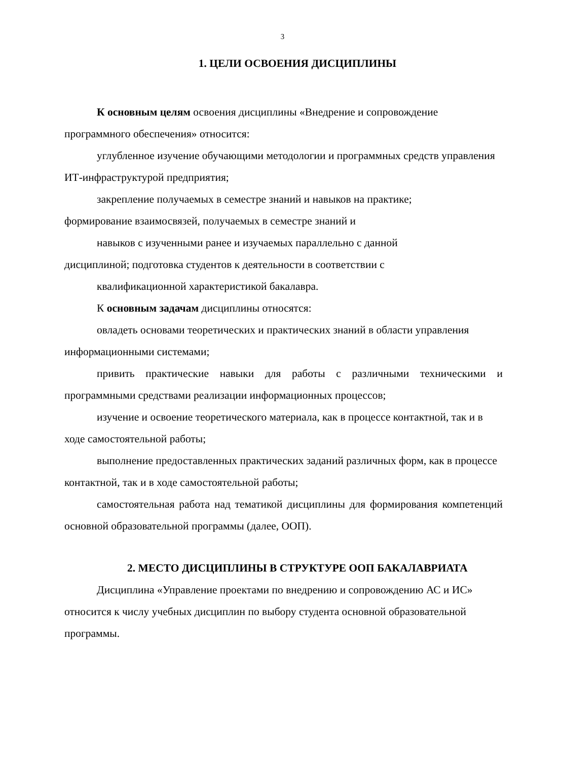3
1. ЦЕЛИ ОСВОЕНИЯ ДИСЦИПЛИНЫ
К основным целям освоения дисциплины «Внедрение и сопровождение программного обеспечения» относится:
углубленное изучение обучающими методологии и программных средств управления ИТ-инфраструктурой предприятия;
закрепление получаемых в семестре знаний и навыков на практике;
формирование взаимосвязей, получаемых в семестре знаний и
навыков с изученными ранее и изучаемых параллельно с данной
дисциплиной; подготовка студентов к деятельности в соответствии с
квалификационной характеристикой бакалавра.
К основным задачам дисциплины относятся:
овладеть основами теоретических и практических знаний в области управления информационными системами;
привить практические навыки для работы с различными техническими и программными средствами реализации информационных процессов;
изучение и освоение теоретического материала, как в процессе контактной, так и в ходе самостоятельной работы;
выполнение предоставленных практических заданий различных форм, как в процессе контактной, так и в ходе самостоятельной работы;
самостоятельная работа над тематикой дисциплины для формирования компетенций основной образовательной программы (далее, ООП).
2. МЕСТО ДИСЦИПЛИНЫ В СТРУКТУРЕ ООП БАКАЛАВРИАТА
Дисциплина «Управление проектами по внедрению и сопровождению АС и ИС» относится к числу учебных дисциплин по выбору студента основной образовательной программы.